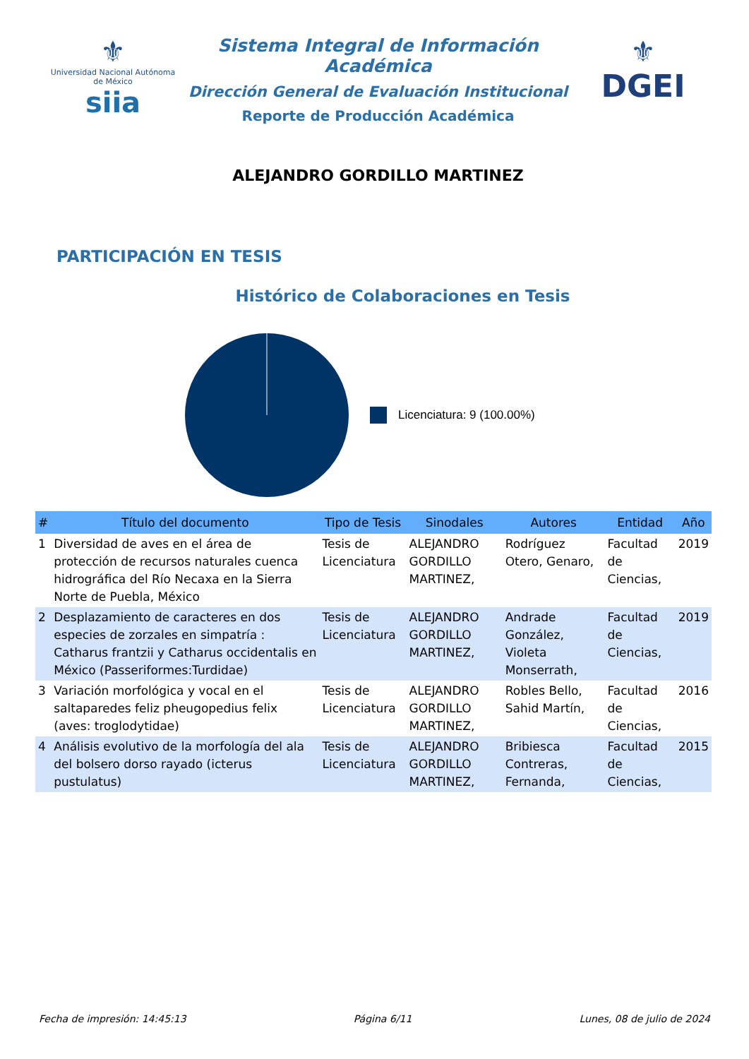⚜
Universidad Nacional Autónoma de México
siia
Sistema Integral de Información Académica
Dirección General de Evaluación Institucional
Reporte de Producción Académica
ALEJANDRO GORDILLO MARTINEZ
⚜
DGEI
PARTICIPACIÓN EN TESIS
Histórico de Colaboraciones en Tesis
Licenciatura: 9 (100.00%)
| # | Título del documento | Tipo de Tesis | Sinodales | Autores | Entidad | Año |
| --- | --- | --- | --- | --- | --- | --- |
| 1 | Diversidad de aves en el área de protección de recursos naturales cuenca hidrográfica del Río Necaxa en la Sierra Norte de Puebla, México | Tesis de Licenciatura | ALEJANDRO GORDILLO MARTINEZ, | Rodríguez Otero, Genaro, | Facultad de Ciencias, | 2019 |
| 2 | Desplazamiento de caracteres en dos especies de zorzales en simpatría : Catharus frantzii y Catharus occidentalis en México (Passeriformes:Turdidae) | Tesis de Licenciatura | ALEJANDRO GORDILLO MARTINEZ, | Andrade González, Violeta Monserrath, | Facultad de Ciencias, | 2019 |
| 3 | Variación morfológica y vocal en el saltaparedes feliz pheugopedius felix (aves: troglodytidae) | Tesis de Licenciatura | ALEJANDRO GORDILLO MARTINEZ, | Robles Bello, Sahid Martín, | Facultad de Ciencias, | 2016 |
| 4 | Análisis evolutivo de la morfología del ala del bolsero dorso rayado (icterus pustulatus) | Tesis de Licenciatura | ALEJANDRO GORDILLO MARTINEZ, | Bribiesca Contreras, Fernanda, | Facultad de Ciencias, | 2015 |
Fecha de impresión: 14:45:13 Página 6/11 Lunes, 08 de julio de 2024